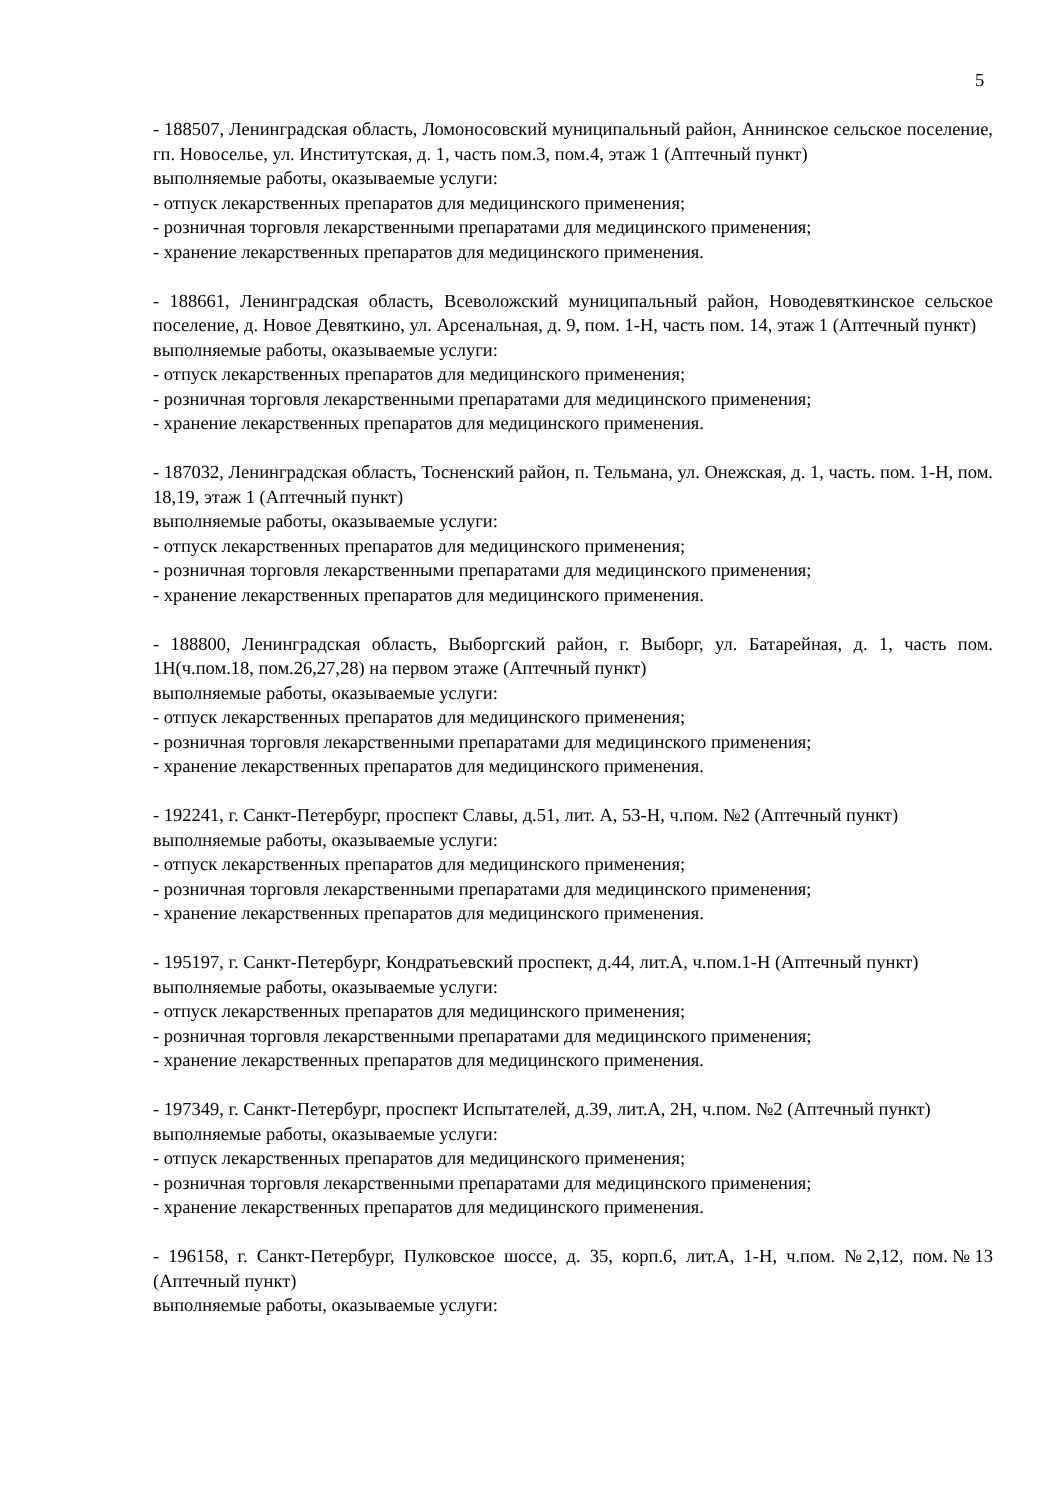5
- 188507, Ленинградская область, Ломоносовский муниципальный район, Аннинское сельское поселение, гп. Новоселье, ул. Институтская, д. 1, часть пом.3, пом.4, этаж 1 (Аптечный пункт)
выполняемые работы, оказываемые услуги:
- отпуск лекарственных препаратов для медицинского применения;
- розничная торговля лекарственными препаратами для медицинского применения;
- хранение лекарственных препаратов для медицинского применения.
- 188661, Ленинградская область, Всеволожский муниципальный район, Новодевяткинское сельское поселение, д. Новое Девяткино, ул. Арсенальная, д. 9, пом. 1-Н, часть пом. 14, этаж 1 (Аптечный пункт)
выполняемые работы, оказываемые услуги:
- отпуск лекарственных препаратов для медицинского применения;
- розничная торговля лекарственными препаратами для медицинского применения;
- хранение лекарственных препаратов для медицинского применения.
- 187032, Ленинградская область, Тосненский район, п. Тельмана, ул. Онежская, д. 1, часть. пом. 1-Н, пом. 18,19, этаж 1 (Аптечный пункт)
выполняемые работы, оказываемые услуги:
- отпуск лекарственных препаратов для медицинского применения;
- розничная торговля лекарственными препаратами для медицинского применения;
- хранение лекарственных препаратов для медицинского применения.
- 188800, Ленинградская область, Выборгский район, г. Выборг, ул. Батарейная, д. 1, часть пом. 1Н(ч.пом.18, пом.26,27,28) на первом этаже (Аптечный пункт)
выполняемые работы, оказываемые услуги:
- отпуск лекарственных препаратов для медицинского применения;
- розничная торговля лекарственными препаратами для медицинского применения;
- хранение лекарственных препаратов для медицинского применения.
- 192241, г. Санкт-Петербург, проспект Славы, д.51, лит. А, 53-Н, ч.пом. №2 (Аптечный пункт)
выполняемые работы, оказываемые услуги:
- отпуск лекарственных препаратов для медицинского применения;
- розничная торговля лекарственными препаратами для медицинского применения;
- хранение лекарственных препаратов для медицинского применения.
- 195197, г. Санкт-Петербург, Кондратьевский проспект, д.44, лит.А, ч.пом.1-Н (Аптечный пункт)
выполняемые работы, оказываемые услуги:
- отпуск лекарственных препаратов для медицинского применения;
- розничная торговля лекарственными препаратами для медицинского применения;
- хранение лекарственных препаратов для медицинского применения.
- 197349, г. Санкт-Петербург, проспект Испытателей, д.39, лит.А, 2Н, ч.пом. №2 (Аптечный пункт)
выполняемые работы, оказываемые услуги:
- отпуск лекарственных препаратов для медицинского применения;
- розничная торговля лекарственными препаратами для медицинского применения;
- хранение лекарственных препаратов для медицинского применения.
- 196158, г. Санкт-Петербург, Пулковское шоссе, д. 35, корп.6, лит.А, 1-Н, ч.пом. №2,12, пом.№13 (Аптечный пункт)
выполняемые работы, оказываемые услуги: